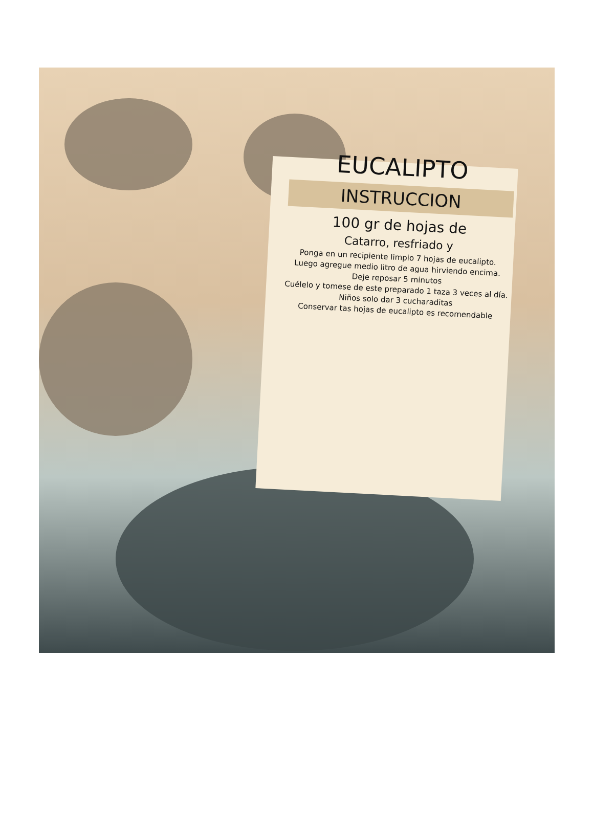EUCALIPTO
INSTRUCCION
100 gr de hojas de
Catarro, resfriado y
Ponga en un recipiente limpio 7 hojas de eucalipto.
Luego agregue medio litro de agua hirviendo encima.
Deje reposar 5 minutos
Cuélelo y tomese de este preparado 1 taza 3 veces al día.
Niños solo dar 3 cucharaditas
Conservar tas hojas de eucalipto es recomendable